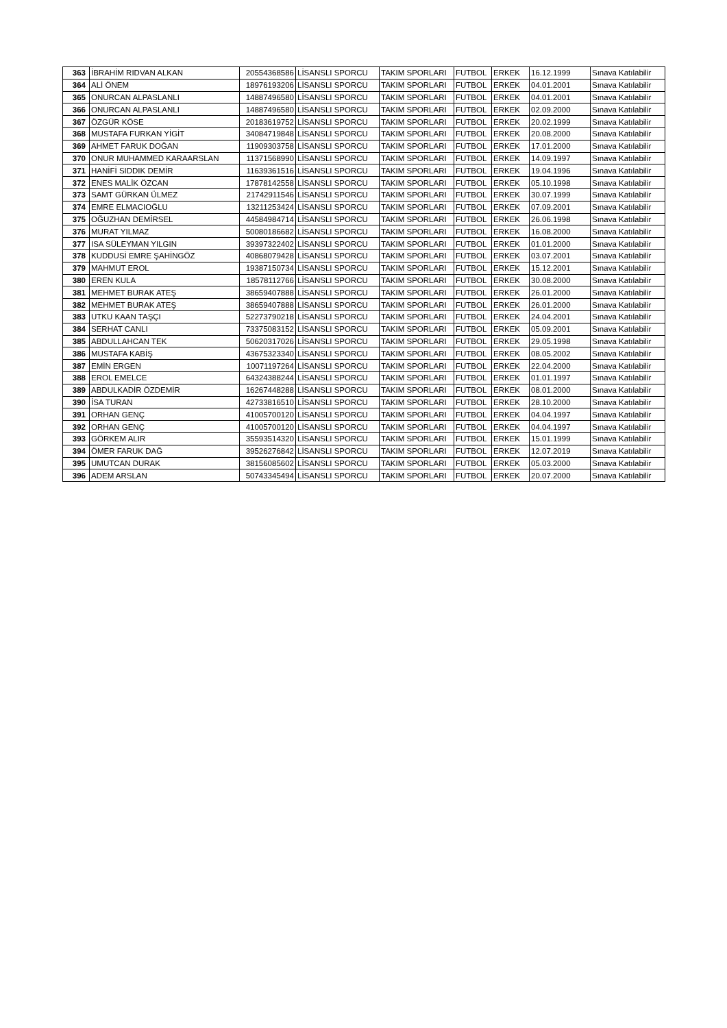| 363 | İBRAHİM RIDVAN ALKAN | 20554368586 | LİSANSLI SPORCU | TAKIM SPORLARI | FUTBOL | ERKEK | 16.12.1999 | Sınava Katılabilir |
| 364 | ALİ ÖNEM | 18976193206 | LİSANSLI SPORCU | TAKIM SPORLARI | FUTBOL | ERKEK | 04.01.2001 | Sınava Katılabilir |
| 365 | ONURCAN ALPASLANLI | 14887496580 | LİSANSLI SPORCU | TAKIM SPORLARI | FUTBOL | ERKEK | 04.01.2001 | Sınava Katılabilir |
| 366 | ONURCAN ALPASLANLI | 14887496580 | LİSANSLI SPORCU | TAKIM SPORLARI | FUTBOL | ERKEK | 02.09.2000 | Sınava Katılabilir |
| 367 | ÖZGÜR KÖSE | 20183619752 | LİSANSLI SPORCU | TAKIM SPORLARI | FUTBOL | ERKEK | 20.02.1999 | Sınava Katılabilir |
| 368 | MUSTAFA FURKAN YİGİT | 34084719848 | LİSANSLI SPORCU | TAKIM SPORLARI | FUTBOL | ERKEK | 20.08.2000 | Sınava Katılabilir |
| 369 | AHMET FARUK DOĞAN | 11909303758 | LİSANSLI SPORCU | TAKIM SPORLARI | FUTBOL | ERKEK | 17.01.2000 | Sınava Katılabilir |
| 370 | ONUR MUHAMMED KARAARSLAN | 11371568990 | LİSANSLI SPORCU | TAKIM SPORLARI | FUTBOL | ERKEK | 14.09.1997 | Sınava Katılabilir |
| 371 | HANİFİ SIDDIK DEMİR | 11639361516 | LİSANSLI SPORCU | TAKIM SPORLARI | FUTBOL | ERKEK | 19.04.1996 | Sınava Katılabilir |
| 372 | ENES MALİK ÖZCAN | 17878142558 | LİSANSLI SPORCU | TAKIM SPORLARI | FUTBOL | ERKEK | 05.10.1998 | Sınava Katılabilir |
| 373 | SAMT GÜRKAN ÜLMEZ | 21742911546 | LİSANSLI SPORCU | TAKIM SPORLARI | FUTBOL | ERKEK | 30.07.1999 | Sınava Katılabilir |
| 374 | EMRE ELMACIOĞLU | 13211253424 | LİSANSLI SPORCU | TAKIM SPORLARI | FUTBOL | ERKEK | 07.09.2001 | Sınava Katılabilir |
| 375 | OĞUZHAN DEMİRSEL | 44584984714 | LİSANSLI SPORCU | TAKIM SPORLARI | FUTBOL | ERKEK | 26.06.1998 | Sınava Katılabilir |
| 376 | MURAT YILMAZ | 50080186682 | LİSANSLI SPORCU | TAKIM SPORLARI | FUTBOL | ERKEK | 16.08.2000 | Sınava Katılabilir |
| 377 | ISA SÜLEYMAN YILGIN | 39397322402 | LİSANSLI SPORCU | TAKIM SPORLARI | FUTBOL | ERKEK | 01.01.2000 | Sınava Katılabilir |
| 378 | KUDDUSİ EMRE ŞAHİNGÖZ | 40868079428 | LİSANSLI SPORCU | TAKIM SPORLARI | FUTBOL | ERKEK | 03.07.2001 | Sınava Katılabilir |
| 379 | MAHMUT EROL | 19387150734 | LİSANSLI SPORCU | TAKIM SPORLARI | FUTBOL | ERKEK | 15.12.2001 | Sınava Katılabilir |
| 380 | EREN KULA | 18578112766 | LİSANSLI SPORCU | TAKIM SPORLARI | FUTBOL | ERKEK | 30.08.2000 | Sınava Katılabilir |
| 381 | MEHMET BURAK ATEŞ | 38659407888 | LİSANSLI SPORCU | TAKIM SPORLARI | FUTBOL | ERKEK | 26.01.2000 | Sınava Katılabilir |
| 382 | MEHMET BURAK ATEŞ | 38659407888 | LİSANSLI SPORCU | TAKIM SPORLARI | FUTBOL | ERKEK | 26.01.2000 | Sınava Katılabilir |
| 383 | UTKU KAAN TAŞÇI | 52273790218 | LİSANSLI SPORCU | TAKIM SPORLARI | FUTBOL | ERKEK | 24.04.2001 | Sınava Katılabilir |
| 384 | SERHAT CANLI | 73375083152 | LİSANSLI SPORCU | TAKIM SPORLARI | FUTBOL | ERKEK | 05.09.2001 | Sınava Katılabilir |
| 385 | ABDULLAHCAN TEK | 50620317026 | LİSANSLI SPORCU | TAKIM SPORLARI | FUTBOL | ERKEK | 29.05.1998 | Sınava Katılabilir |
| 386 | MUSTAFA KABİŞ | 43675323340 | LİSANSLI SPORCU | TAKIM SPORLARI | FUTBOL | ERKEK | 08.05.2002 | Sınava Katılabilir |
| 387 | EMİN ERGEN | 10071197264 | LİSANSLI SPORCU | TAKIM SPORLARI | FUTBOL | ERKEK | 22.04.2000 | Sınava Katılabilir |
| 388 | EROL EMELCE | 64324388244 | LİSANSLI SPORCU | TAKIM SPORLARI | FUTBOL | ERKEK | 01.01.1997 | Sınava Katılabilir |
| 389 | ABDULKADİR ÖZDEMİR | 16267448288 | LİSANSLI SPORCU | TAKIM SPORLARI | FUTBOL | ERKEK | 08.01.2000 | Sınava Katılabilir |
| 390 | İSA TURAN | 42733816510 | LİSANSLI SPORCU | TAKIM SPORLARI | FUTBOL | ERKEK | 28.10.2000 | Sınava Katılabilir |
| 391 | ORHAN GENÇ | 41005700120 | LİSANSLI SPORCU | TAKIM SPORLARI | FUTBOL | ERKEK | 04.04.1997 | Sınava Katılabilir |
| 392 | ORHAN GENÇ | 41005700120 | LİSANSLI SPORCU | TAKIM SPORLARI | FUTBOL | ERKEK | 04.04.1997 | Sınava Katılabilir |
| 393 | GÖRKEM ALIR | 35593514320 | LİSANSLI SPORCU | TAKIM SPORLARI | FUTBOL | ERKEK | 15.01.1999 | Sınava Katılabilir |
| 394 | ÖMER FARUK DAĞ | 39526276842 | LİSANSLI SPORCU | TAKIM SPORLARI | FUTBOL | ERKEK | 12.07.2019 | Sınava Katılabilir |
| 395 | UMUTCAN DURAK | 38156085602 | LİSANSLI SPORCU | TAKIM SPORLARI | FUTBOL | ERKEK | 05.03.2000 | Sınava Katılabilir |
| 396 | ADEM ARSLAN | 50743345494 | LİSANSLI SPORCU | TAKIM SPORLARI | FUTBOL | ERKEK | 20.07.2000 | Sınava Katılabilir |